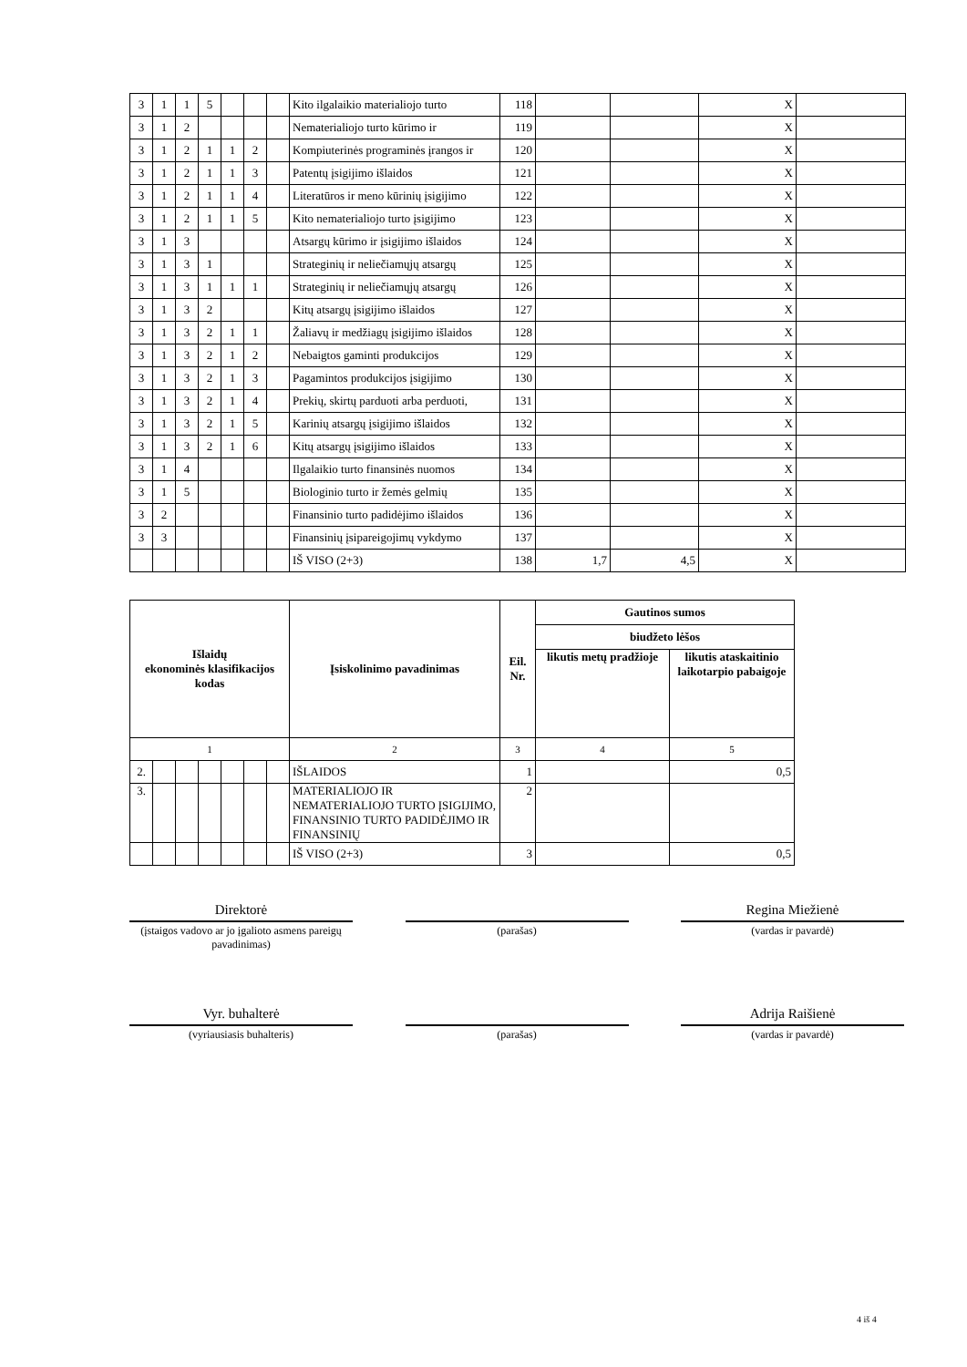| 3 | 1 | 1 | 5 | | | | Kito ilgalaikio materialiojo turto | 118 | | | X | |
| 3 | 1 | 2 | | | | | Nematerialiojo turto kūrimo ir | 119 | | | X | |
| 3 | 1 | 2 | 1 | 1 | 2 | | Kompiuterinės programinės įrangos ir | 120 | | | X | |
| 3 | 1 | 2 | 1 | 1 | 3 | | Patentų įsigijimo išlaidos | 121 | | | X | |
| 3 | 1 | 2 | 1 | 1 | 4 | | Literatūros ir meno kūrinių įsigijimo | 122 | | | X | |
| 3 | 1 | 2 | 1 | 1 | 5 | | Kito nematerialiojo turto įsigijimo | 123 | | | X | |
| 3 | 1 | 3 | | | | | Atsargų kūrimo ir įsigijimo išlaidos | 124 | | | X | |
| 3 | 1 | 3 | 1 | | | | Strateginių ir neliečiamųjų atsargų | 125 | | | X | |
| 3 | 1 | 3 | 1 | 1 | 1 | | Strateginių ir neliečiamųjų atsargų | 126 | | | X | |
| 3 | 1 | 3 | 2 | | | | Kitų atsargų įsigijimo išlaidos | 127 | | | X | |
| 3 | 1 | 3 | 2 | 1 | 1 | | Žaliavų ir medžiagų įsigijimo išlaidos | 128 | | | X | |
| 3 | 1 | 3 | 2 | 1 | 2 | | Nebaigtos gaminti produkcijos | 129 | | | X | |
| 3 | 1 | 3 | 2 | 1 | 3 | | Pagamintos produkcijos įsigijimo | 130 | | | X | |
| 3 | 1 | 3 | 2 | 1 | 4 | | Prekių, skirtų parduoti arba perduoti, | 131 | | | X | |
| 3 | 1 | 3 | 2 | 1 | 5 | | Karinių atsargų įsigijimo išlaidos | 132 | | | X | |
| 3 | 1 | 3 | 2 | 1 | 6 | | Kitų atsargų įsigijimo išlaidos | 133 | | | X | |
| 3 | 1 | 4 | | | | | Ilgalaikio turto finansinės nuomos | 134 | | | X | |
| 3 | 1 | 5 | | | | | Biologinio turto ir žemės gelmių | 135 | | | X | |
| 3 | 2 | | | | | | Finansinio turto padidėjimo išlaidos | 136 | | | X | |
| 3 | 3 | | | | | | Finansinių įsipareigojimų vykdymo | 137 | | | X | |
| | | | | | | | IŠ VISO (2+3) | 138 | 1,7 | 4,5 | X | |
| Išlaidų ekonominės klasifikacijos kodas | | | | | | | Įsiskolinimo pavadinimas | Eil. Nr. | Gautinos sumos | |
| --- | --- | --- | --- | --- | --- | --- | --- | --- | --- | --- |
| | | | | | | | | | biudžeto lėšos | |
| | | | | | | | | | likutis metų pradžioje | likutis ataskaitinio laikotarpio pabaigoje |
| 1 | | | | | | | 2 | 3 | 4 | 5 |
| 2. | | | | | | | IŠLAIDOS | 1 | | 0,5 |
| 3. | | | | | | | MATERIALIOJO IR NEMATERIALIOJO TURTO ĮSIGIJIMO, FINANSINIO TURTO PADIDĖJIMO IR FINANSINIŲ | 2 | | |
| | | | | | | | IŠ VISO (2+3) | 3 | | 0,5 |
Direktorė
(įstaigos vadovo ar jo įgalioto asmens pareigų pavadinimas)
(parašas)
Regina Miežienė
(vardas ir pavardė)
Vyr. buhalterė
(vyriausiasis buhalteris)
(parašas)
Adrija Raišienė
(vardas ir pavardė)
4 iš 4